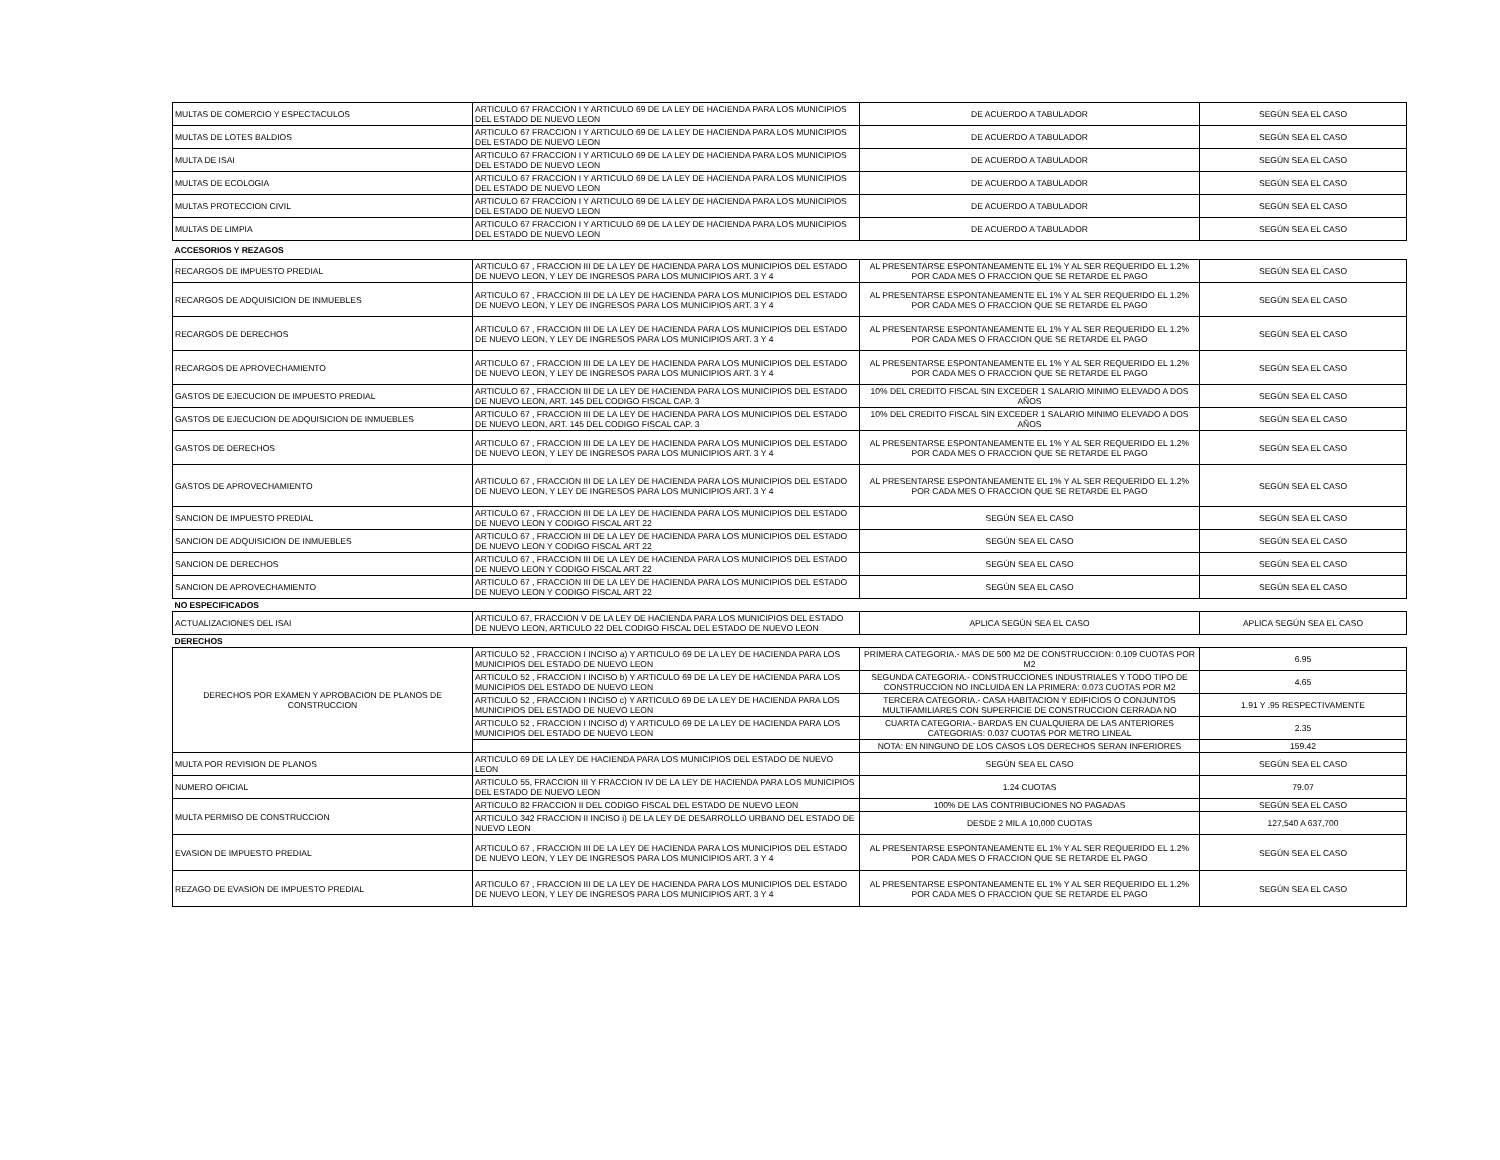| MULTAS DE COMERCIO Y ESPECTACULOS | ARTICULO 67 FRACCION I Y ARTICULO 69 DE LA LEY DE HACIENDA PARA LOS MUNICIPIOS DEL ESTADO DE NUEVO LEON | DE ACUERDO A TABULADOR | SEGÚN SEA EL CASO |
| MULTAS DE LOTES BALDIOS | ARTICULO 67 FRACCION I Y ARTICULO 69 DE LA LEY DE HACIENDA PARA LOS MUNICIPIOS DEL ESTADO DE NUEVO LEON | DE ACUERDO A TABULADOR | SEGÚN SEA EL CASO |
| MULTA DE ISAI | ARTICULO 67 FRACCION I Y ARTICULO 69 DE LA LEY DE HACIENDA PARA LOS MUNICIPIOS DEL ESTADO DE NUEVO LEON | DE ACUERDO A TABULADOR | SEGÚN SEA EL CASO |
| MULTAS DE ECOLOGIA | ARTICULO 67 FRACCION I Y ARTICULO 69 DE LA LEY DE HACIENDA PARA LOS MUNICIPIOS DEL ESTADO DE NUEVO LEON | DE ACUERDO A TABULADOR | SEGÚN SEA EL CASO |
| MULTAS PROTECCION CIVIL | ARTICULO 67 FRACCION I Y ARTICULO 69 DE LA LEY DE HACIENDA PARA LOS MUNICIPIOS DEL ESTADO DE NUEVO LEON | DE ACUERDO A TABULADOR | SEGÚN SEA EL CASO |
| MULTAS DE LIMPIA | ARTICULO 67 FRACCION I Y ARTICULO 69 DE LA LEY DE HACIENDA PARA LOS MUNICIPIOS DEL ESTADO DE NUEVO LEON | DE ACUERDO A TABULADOR | SEGÚN SEA EL CASO |
| ACCESORIOS Y REZAGOS | | | |
| RECARGOS DE IMPUESTO PREDIAL | ARTICULO 67 , FRACCION III DE LA LEY DE HACIENDA PARA LOS MUNICIPIOS DEL ESTADO DE NUEVO LEON, Y LEY DE INGRESOS PARA LOS MUNICIPIOS ART. 3 Y 4 | AL PRESENTARSE ESPONTANEAMENTE EL 1% Y AL SER REQUERIDO EL 1.2% POR CADA MES O FRACCION QUE SE RETARDE EL PAGO | SEGÚN SEA EL CASO |
| RECARGOS DE ADQUISICION DE INMUEBLES | ARTICULO 67 , FRACCION III DE LA LEY DE HACIENDA PARA LOS MUNICIPIOS DEL ESTADO DE NUEVO LEON, Y LEY DE INGRESOS PARA LOS MUNICIPIOS ART. 3 Y 4 | AL PRESENTARSE ESPONTANEAMENTE EL 1% Y AL SER REQUERIDO EL 1.2% POR CADA MES O FRACCION QUE SE RETARDE EL PAGO | SEGÚN SEA EL CASO |
| RECARGOS DE DERECHOS | ARTICULO 67 , FRACCION III DE LA LEY DE HACIENDA PARA LOS MUNICIPIOS DEL ESTADO DE NUEVO LEON, Y LEY DE INGRESOS PARA LOS MUNICIPIOS ART. 3 Y 4 | AL PRESENTARSE ESPONTANEAMENTE EL 1% Y AL SER REQUERIDO EL 1.2% POR CADA MES O FRACCION QUE SE RETARDE EL PAGO | SEGÚN SEA EL CASO |
| RECARGOS DE APROVECHAMIENTO | ARTICULO 67 , FRACCION III DE LA LEY DE HACIENDA PARA LOS MUNICIPIOS DEL ESTADO DE NUEVO LEON, Y LEY DE INGRESOS PARA LOS MUNICIPIOS ART. 3 Y 4 | AL PRESENTARSE ESPONTANEAMENTE EL 1% Y AL SER REQUERIDO EL 1.2% POR CADA MES O FRACCION QUE SE RETARDE EL PAGO | SEGÚN SEA EL CASO |
| GASTOS DE EJECUCION DE IMPUESTO PREDIAL | ARTICULO 67 , FRACCION III DE LA LEY DE HACIENDA PARA LOS MUNICIPIOS DEL ESTADO DE NUEVO LEON, ART. 145 DEL CODIGO FISCAL CAP. 3 | 10% DEL CREDITO FISCAL SIN EXCEDER 1 SALARIO MINIMO ELEVADO A DOS AÑOS | SEGÚN SEA EL CASO |
| GASTOS DE EJECUCION DE ADQUISICION DE INMUEBLES | ARTICULO 67 , FRACCION III DE LA LEY DE HACIENDA PARA LOS MUNICIPIOS DEL ESTADO DE NUEVO LEON, ART. 145 DEL CODIGO FISCAL CAP. 3 | 10% DEL CREDITO FISCAL SIN EXCEDER 1 SALARIO MINIMO ELEVADO A DOS AÑOS | SEGÚN SEA EL CASO |
| GASTOS DE DERECHOS | ARTICULO 67 , FRACCION III DE LA LEY DE HACIENDA PARA LOS MUNICIPIOS DEL ESTADO DE NUEVO LEON, Y LEY DE INGRESOS PARA LOS MUNICIPIOS ART. 3 Y 4 | AL PRESENTARSE ESPONTANEAMENTE EL 1% Y AL SER REQUERIDO EL 1.2% POR CADA MES O FRACCION QUE SE RETARDE EL PAGO | SEGÚN SEA EL CASO |
| GASTOS DE APROVECHAMIENTO | ARTICULO 67 , FRACCION III DE LA LEY DE HACIENDA PARA LOS MUNICIPIOS DEL ESTADO DE NUEVO LEON, Y LEY DE INGRESOS PARA LOS MUNICIPIOS ART. 3 Y 4 | AL PRESENTARSE ESPONTANEAMENTE EL 1% Y AL SER REQUERIDO EL 1.2% POR CADA MES O FRACCION QUE SE RETARDE EL PAGO | SEGÚN SEA EL CASO |
| SANCION DE IMPUESTO PREDIAL | ARTICULO 67 , FRACCION III DE LA LEY DE HACIENDA PARA LOS MUNICIPIOS DEL ESTADO DE NUEVO LEON Y CODIGO FISCAL ART 22 | SEGÚN SEA EL CASO | SEGÚN SEA EL CASO |
| SANCION DE ADQUISICION DE INMUEBLES | ARTICULO 67 , FRACCION III DE LA LEY DE HACIENDA PARA LOS MUNICIPIOS DEL ESTADO DE NUEVO LEON Y CODIGO FISCAL ART 22 | SEGÚN SEA EL CASO | SEGÚN SEA EL CASO |
| SANCION DE DERECHOS | ARTICULO 67 , FRACCION III DE LA LEY DE HACIENDA PARA LOS MUNICIPIOS DEL ESTADO DE NUEVO LEON Y CODIGO FISCAL ART 22 | SEGÚN SEA EL CASO | SEGÚN SEA EL CASO |
| SANCION DE APROVECHAMIENTO | ARTICULO 67 , FRACCION III DE LA LEY DE HACIENDA PARA LOS MUNICIPIOS DEL ESTADO DE NUEVO LEON Y CODIGO FISCAL ART 22 | SEGÚN SEA EL CASO | SEGÚN SEA EL CASO |
| NO ESPECIFICADOS | | | |
| ACTUALIZACIONES DEL ISAI | ARTICULO 67, FRACCION V DE LA LEY DE HACIENDA PARA LOS MUNICIPIOS DEL ESTADO DE NUEVO LEON, ARTICULO 22 DEL CODIGO FISCAL DEL ESTADO DE NUEVO LEON | APLICA SEGÚN SEA EL CASO | APLICA SEGÚN SEA EL CASO |
| DERECHOS | | | |
| DERECHOS POR EXAMEN Y APROBACION DE PLANOS DE CONSTRUCCION | ARTICULO 52 , FRACCION I INCISO a) Y ARTICULO 69 DE LA LEY DE HACIENDA PARA LOS MUNICIPIOS DEL ESTADO DE NUEVO LEON | PRIMERA CATEGORIA.- MAS DE 500 M2 DE CONSTRUCCION: 0.109 CUOTAS POR M2 | 6.95 |
| | ARTICULO 52 , FRACCION I INCISO b) Y ARTICULO 69 DE LA LEY DE HACIENDA PARA LOS MUNICIPIOS DEL ESTADO DE NUEVO LEON | SEGUNDA CATEGORIA.- CONSTRUCCIONES INDUSTRIALES Y TODO TIPO DE CONSTRUCCION NO INCLUIDA EN LA PRIMERA: 0.073 CUOTAS POR M2 | 4.65 |
| | ARTICULO 52 , FRACCION I INCISO c) Y ARTICULO 69 DE LA LEY DE HACIENDA PARA LOS MUNICIPIOS DEL ESTADO DE NUEVO LEON | TERCERA CATEGORIA.- CASA HABITACION Y EDIFICIOS O CONJUNTOS MULTIFAMILIARES CON SUPERFICIE DE CONSTRUCCION CERRADA NO | 1.91 Y .95 RESPECTIVAMENTE |
| | ARTICULO 52 , FRACCION I INCISO d) Y ARTICULO 69 DE LA LEY DE HACIENDA PARA LOS MUNICIPIOS DEL ESTADO DE NUEVO LEON | CUARTA CATEGORIA.- BARDAS EN CUALQUIERA DE LAS ANTERIORES CATEGORIAS: 0.037 CUOTAS POR METRO LINEAL | 2.35 |
| | | NOTA: EN NINGUNO DE LOS CASOS LOS DERECHOS SERAN INFERIORES | 159.42 |
| MULTA POR REVISION DE PLANOS | ARTICULO 69 DE LA LEY DE HACIENDA PARA LOS MUNICIPIOS DEL ESTADO DE NUEVO LEON | SEGÚN SEA EL CASO | SEGÚN SEA EL CASO |
| NUMERO OFICIAL | ARTICULO 55, FRACCION III Y FRACCION IV DE LA LEY DE HACIENDA PARA LOS MUNICIPIOS DEL ESTADO DE NUEVO LEON | 1.24 CUOTAS | 79.07 |
| MULTA PERMISO DE CONSTRUCCION | ARTICULO 82 FRACCION II DEL CODIGO FISCAL DEL ESTADO DE NUEVO LEON | 100% DE LAS CONTRIBUCIONES NO PAGADAS | SEGÚN SEA EL CASO |
| | ARTICULO 342 FRACCION II INCISO i) DE LA LEY DE DESARROLLO URBANO DEL ESTADO DE NUEVO LEON | DESDE 2 MIL A 10,000 CUOTAS | 127,540 A 637,700 |
| EVASION DE IMPUESTO PREDIAL | ARTICULO 67 , FRACCION III DE LA LEY DE HACIENDA PARA LOS MUNICIPIOS DEL ESTADO DE NUEVO LEON, Y LEY DE INGRESOS PARA LOS MUNICIPIOS ART. 3 Y 4 | AL PRESENTARSE ESPONTANEAMENTE EL 1% Y AL SER REQUERIDO EL 1.2% POR CADA MES O FRACCION QUE SE RETARDE EL PAGO | SEGÚN SEA EL CASO |
| REZAGO DE EVASION DE IMPUESTO PREDIAL | ARTICULO 67 , FRACCION III DE LA LEY DE HACIENDA PARA LOS MUNICIPIOS DEL ESTADO DE NUEVO LEON, Y LEY DE INGRESOS PARA LOS MUNICIPIOS ART. 3 Y 4 | AL PRESENTARSE ESPONTANEAMENTE EL 1% Y AL SER REQUERIDO EL 1.2% POR CADA MES O FRACCION QUE SE RETARDE EL PAGO | SEGÚN SEA EL CASO |